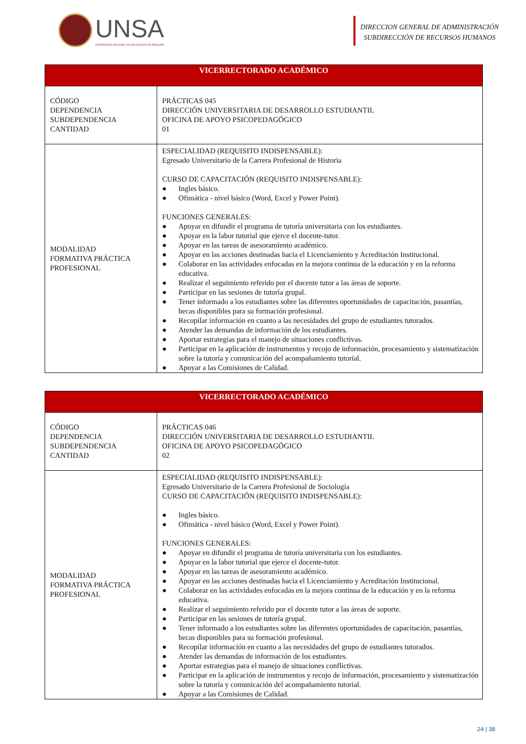UNSA
UNIVERSIDAD NACIONAL DE SAN AGUSTÍN DE AREQUIPA
DIRECCION GENERAL DE ADMINISTRACIÓN
SUBDIRECCIÓN DE RECURSOS HUMANOS
| VICERRECTORADO ACADÉMICO | |
| --- | --- |
| CÓDIGO DEPENDENCIA SUBDEPENDENCIA CANTIDAD | PRÁCTICAS 045 DIRECCIÓN UNIVERSITARIA DE DESARROLLO ESTUDIANTIL OFICINA DE APOYO PSICOPEDAGÓGICO 01 |
| MODALIDAD FORMATIVA PRÁCTICA PROFESIONAL | ESPECIALIDAD (REQUISITO INDISPENSABLE): Egresado Universitario de la Carrera Profesional de Historia CURSO DE CAPACITACIÓN (REQUISITO INDISPENSABLE): ● Ingles básico. ● Ofimática - nivel básico (Word, Excel y Power Point). FUNCIONES GENERALES: ● Apoyar en difundir el programa de tutoría universitaria con los estudiantes. ● Apoyar en la labor tutorial que ejerce el docente-tutor. ● Apoyar en las tareas de asesoramiento académico. ● Apoyar en las acciones destinadas hacia el Licenciamiento y Acreditación Institucional. ● Colaborar en las actividades enfocadas en la mejora continua de la educación y en la reforma educativa. ● Realizar el seguimiento referido por el docente tutor a las áreas de soporte. ● Participar en las sesiones de tutoría grupal. ● Tener informado a los estudiantes sobre las diferentes oportunidades de capacitación, pasantías, becas disponibles para su formación profesional. ● Recopilar información en cuanto a las necesidades del grupo de estudiantes tutorados. ● Atender las demandas de información de los estudiantes. ● Aportar estrategias para el manejo de situaciones conflictivas. ● Participar en la aplicación de instrumentos y recojo de información, procesamiento y sistematización sobre la tutoría y comunicación del acompañamiento tutorial. ● Apoyar a las Comisiones de Calidad. |
| VICERRECTORADO ACADÉMICO | |
| --- | --- |
| CÓDIGO DEPENDENCIA SUBDEPENDENCIA CANTIDAD | PRÁCTICAS 046 DIRECCIÓN UNIVERSITARIA DE DESARROLLO ESTUDIANTIL OFICINA DE APOYO PSICOPEDAGÓGICO 02 |
| MODALIDAD FORMATIVA PRÁCTICA PROFESIONAL | ESPECIALIDAD (REQUISITO INDISPENSABLE): Egresado Universitario de la Carrera Profesional de Sociología CURSO DE CAPACITACIÓN (REQUISITO INDISPENSABLE): ● Ingles básico. ● Ofimática - nivel básico (Word, Excel y Power Point). FUNCIONES GENERALES: ● Apoyar en difundir el programa de tutoría universitaria con los estudiantes. ● Apoyar en la labor tutorial que ejerce el docente-tutor. ● Apoyar en las tareas de asesoramiento académico. ● Apoyar en las acciones destinadas hacia el Licenciamiento y Acreditación Institucional. ● Colaborar en las actividades enfocadas en la mejora continua de la educación y en la reforma educativa. ● Realizar el seguimiento referido por el docente tutor a las áreas de soporte. ● Participar en las sesiones de tutoría grupal. ● Tener informado a los estudiantes sobre las diferentes oportunidades de capacitación, pasantías, becas disponibles para su formación profesional. ● Recopilar información en cuanto a las necesidades del grupo de estudiantes tutorados. ● Atender las demandas de información de los estudiantes. ● Aportar estrategias para el manejo de situaciones conflictivas. ● Participar en la aplicación de instrumentos y recojo de información, procesamiento y sistematización sobre la tutoría y comunicación del acompañamiento tutorial. ● Apoyar a las Comisiones de Calidad. |
24 | 38